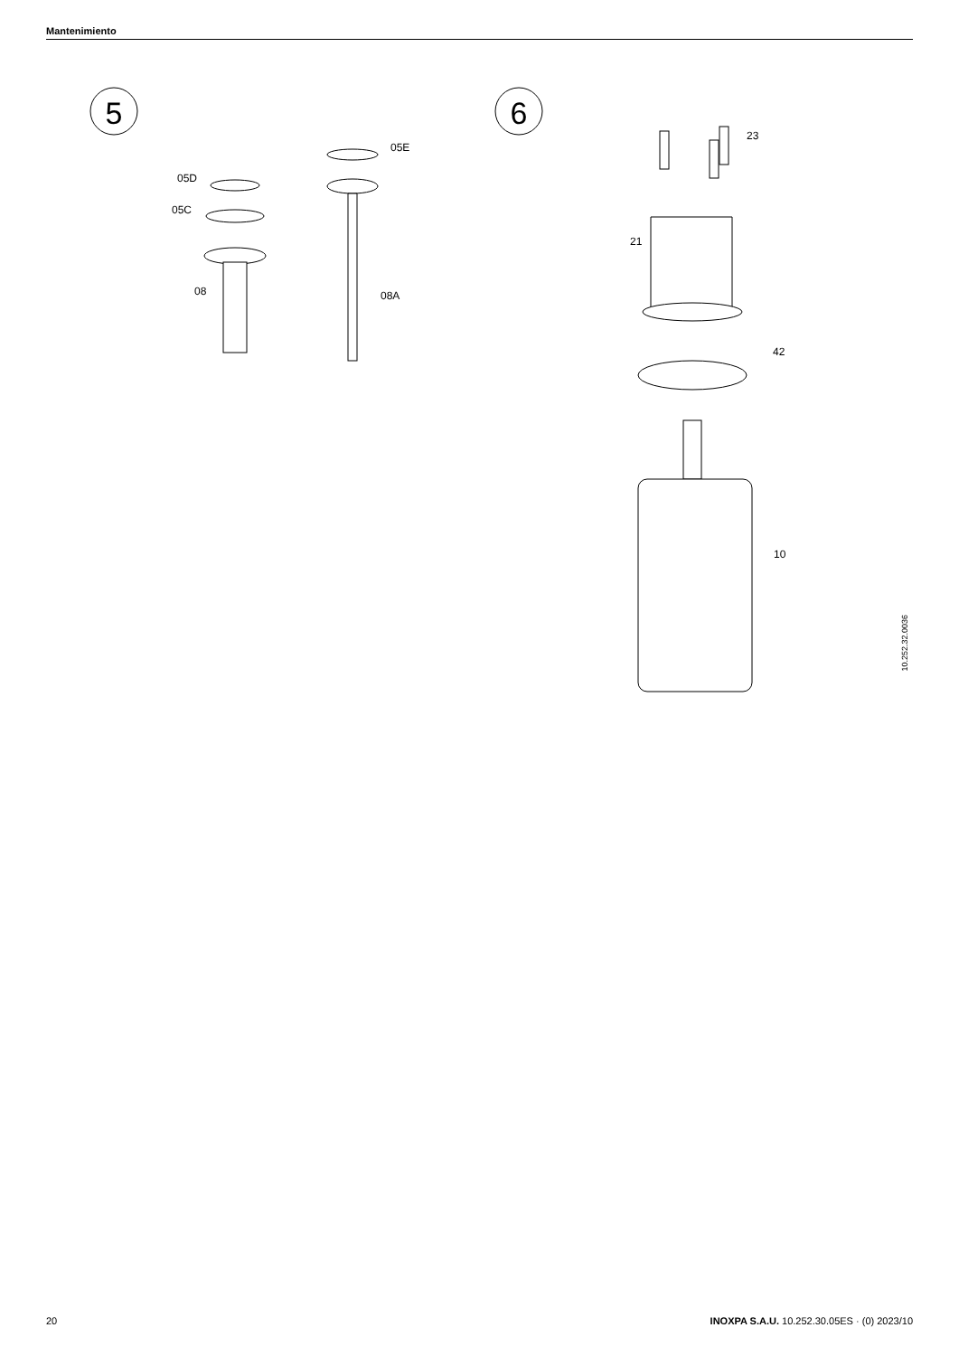Mantenimiento
5
6
05D
05C
05E
08
08A
23
21
42
10
10.252.32.0036
20
INOXPA S.A.U. 10.252.30.05ES · (0) 2023/10